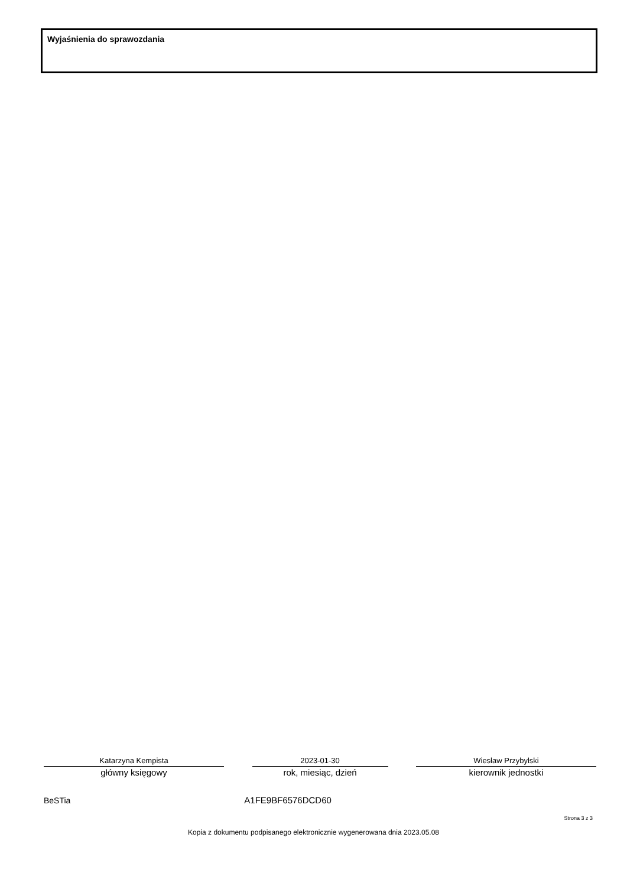Wyjaśnienia do sprawozdania
Katarzyna Kempista
główny księgowy
2023-01-30
rok, miesiąc, dzień
Wiesław Przybylski
kierownik jednostki
BeSTia A1FE9BF6576DCD60
Strona 3 z 3
Kopia z dokumentu podpisanego elektronicznie wygenerowana dnia 2023.05.08